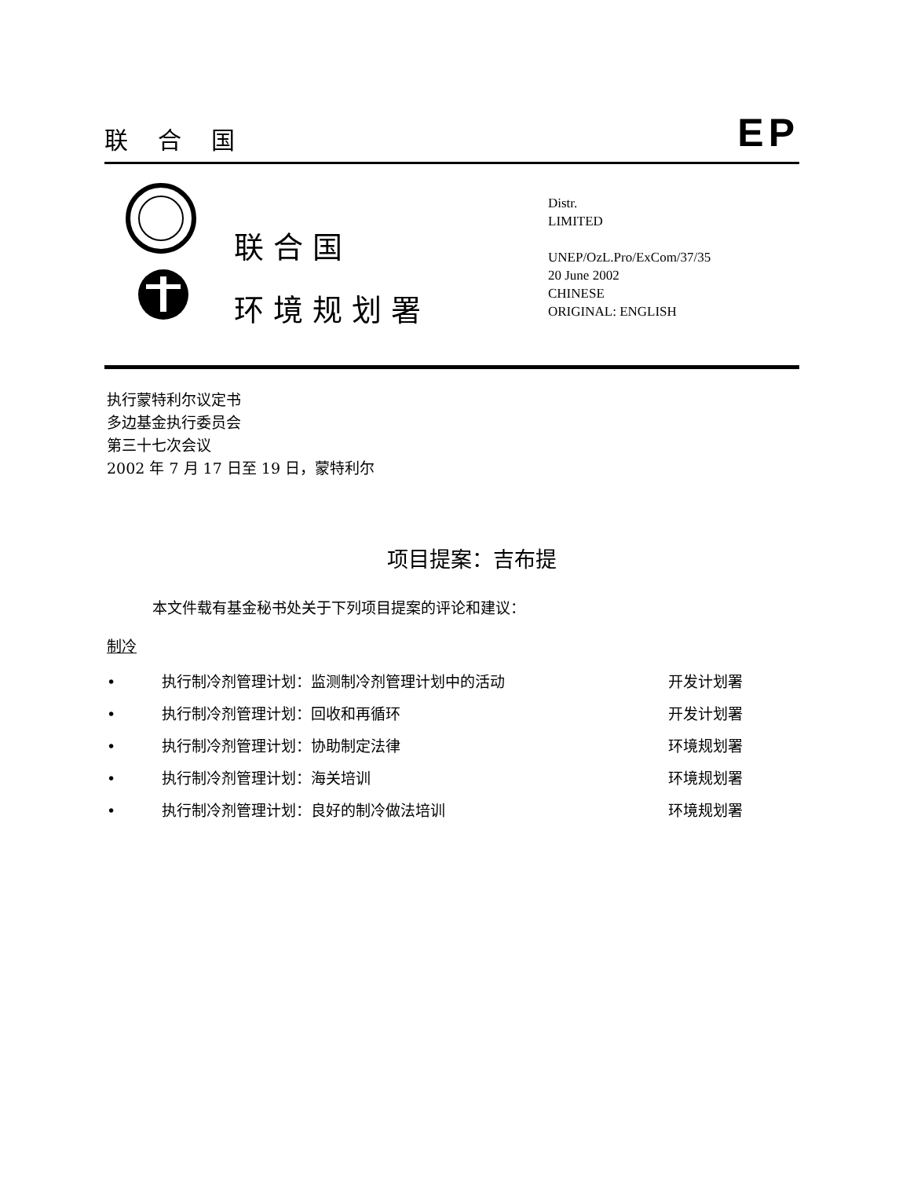联合国 EP
联 合 国
环 境 规 划 署
Distr.
LIMITED
UNEP/OzL.Pro/ExCom/37/35
20 June 2002
CHINESE
ORIGINAL: ENGLISH
执行蒙特利尔议定书
多边基金执行委员会
第三十七次会议
2002 年 7 月 17 日至 19 日，蒙特利尔
项目提案：吉布提
本文件载有基金秘书处关于下列项目提案的评论和建议：
制冷
• 执行制冷剂管理计划：监测制冷剂管理计划中的活动 开发计划署
• 执行制冷剂管理计划：回收和再循环 开发计划署
• 执行制冷剂管理计划：协助制定法律 环境规划署
• 执行制冷剂管理计划：海关培训 环境规划署
• 执行制冷剂管理计划：良好的制冷做法培训 环境规划署